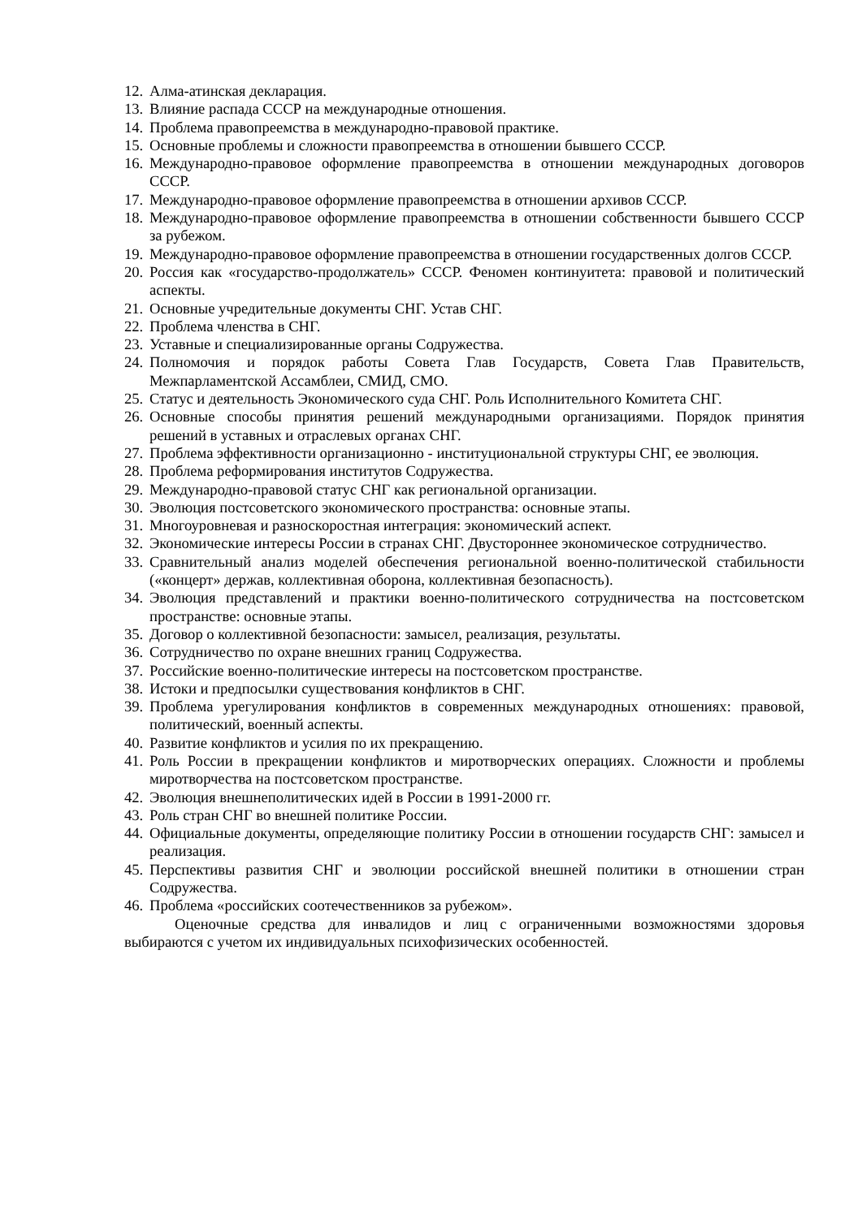12. Алма-атинская декларация.
13. Влияние распада СССР на международные отношения.
14. Проблема правопреемства в международно-правовой практике.
15. Основные проблемы и сложности правопреемства в отношении бывшего СССР.
16. Международно-правовое оформление правопреемства в отношении международных договоров СССР.
17. Международно-правовое оформление правопреемства в отношении архивов СССР.
18. Международно-правовое оформление правопреемства в отношении собственности бывшего СССР за рубежом.
19. Международно-правовое оформление правопреемства в отношении государственных долгов СССР.
20. Россия как «государство-продолжатель» СССР. Феномен континуитета: правовой и политический аспекты.
21. Основные учредительные документы СНГ. Устав СНГ.
22. Проблема членства в СНГ.
23. Уставные и специализированные органы Содружества.
24. Полномочия и порядок работы Совета Глав Государств, Совета Глав Правительств, Межпарламентской Ассамблеи, СМИД, СМО.
25. Статус и деятельность Экономического суда СНГ. Роль Исполнительного Комитета СНГ.
26. Основные способы принятия решений международными организациями. Порядок принятия решений в уставных и отраслевых органах СНГ.
27. Проблема эффективности организационно - институциональной структуры СНГ, ее эволюция.
28. Проблема реформирования институтов Содружества.
29. Международно-правовой статус СНГ как региональной организации.
30. Эволюция постсоветского экономического пространства: основные этапы.
31. Многоуровневая и разноскоростная интеграция: экономический аспект.
32. Экономические интересы России в странах СНГ. Двустороннее экономическое сотрудничество.
33. Сравнительный анализ моделей обеспечения региональной военно-политической стабильности («концерт» держав, коллективная оборона, коллективная безопасность).
34. Эволюция представлений и практики военно-политического сотрудничества на постсоветском пространстве: основные этапы.
35. Договор о коллективной безопасности: замысел, реализация, результаты.
36. Сотрудничество по охране внешних границ Содружества.
37. Российские военно-политические интересы на постсоветском пространстве.
38. Истоки и предпосылки существования конфликтов в СНГ.
39. Проблема урегулирования конфликтов в современных международных отношениях: правовой, политический, военный аспекты.
40. Развитие конфликтов и усилия по их прекращению.
41. Роль России в прекращении конфликтов и миротворческих операциях. Сложности и проблемы миротворчества на постсоветском пространстве.
42. Эволюция внешнеполитических идей в России в 1991-2000 гг.
43. Роль стран СНГ во внешней политике России.
44. Официальные документы, определяющие политику России в отношении государств СНГ: замысел и реализация.
45. Перспективы развития СНГ и эволюции российской внешней политики в отношении стран Содружества.
46. Проблема «российских соотечественников за рубежом».
Оценочные средства для инвалидов и лиц с ограниченными возможностями здоровья выбираются с учетом их индивидуальных психофизических особенностей.